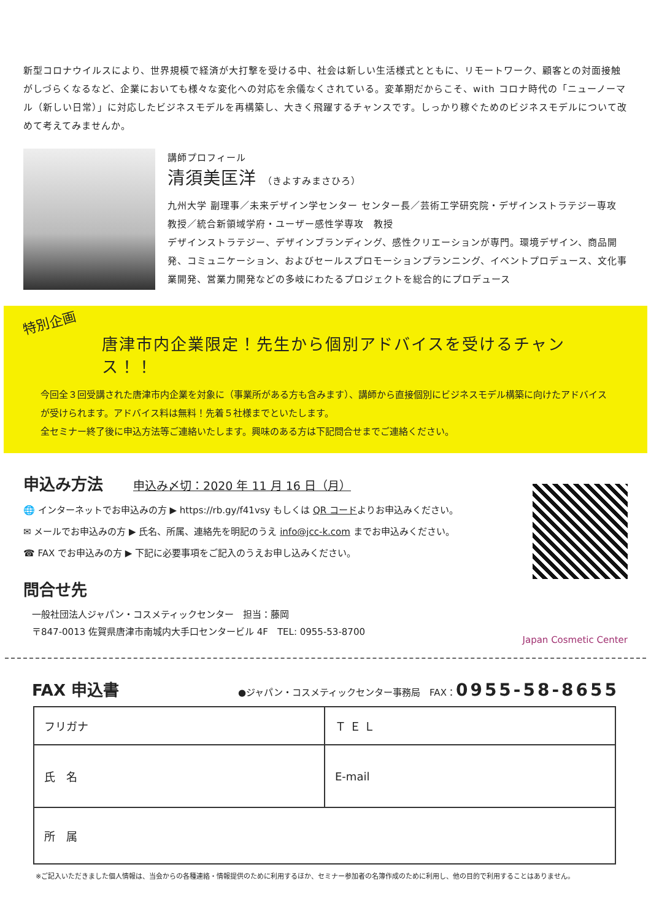新型コロナウイルスにより、世界規模で経済が大打撃を受ける中、社会は新しい生活様式とともに、リモートワーク、顧客との対面接触がしづらくなるなど、企業においても様々な変化への対応を余儀なくされている。変革期だからこそ、with コロナ時代の「ニューノーマル（新しい日常）」に対応したビジネスモデルを再構築し、大きく飛躍するチャンスです。しっかり稼ぐためのビジネスモデルについて改めて考えてみませんか。
講師プロフィール
清須美匡洋 （きよすみまさひろ）
九州大学 副理事／未来デザイン学センター センター長／芸術工学研究院・デザインストラテジー専攻　教授／統合新領域学府・ユーザー感性学専攻　教授
デザインストラテジー、デザインブランディング、感性クリエーションが専門。環境デザイン、商品開発、コミュニケーション、およびセールスプロモーションプランニング、イベントプロデュース、文化事業開発、営業力開発などの多岐にわたるプロジェクトを総合的にプロデュース
特別企画
唐津市内企業限定！先生から個別アドバイスを受けるチャンス！！
今回全３回受講された唐津市内企業を対象に（事業所がある方も含みます）、講師から直接個別にビジネスモデル構築に向けたアドバイスが受けられます。アドバイス料は無料！先着５社様までといたします。
全セミナー終了後に申込方法等ご連絡いたします。興味のある方は下記問合せまでご連絡ください。
申込み方法 申込み〆切：2020 年 11 月 16 日（月）
🌐 インターネットでお申込みの方 ▶ https://rb.gy/f41vsy もしくは QR コードよりお申込みください。
✉ メールでお申込みの方 ▶ 氏名、所属、連絡先を明記のうえ info@jcc-k.com までお申込みください。
☎ FAX でお申込みの方 ▶ 下記に必要事項をご記入のうえお申し込みください。
問合せ先
一般社団法人ジャパン・コスメティックセンター　担当：藤岡
〒847-0013 佐賀県唐津市南城内大手口センタービル 4F　TEL: 0955-53-8700
Japan Cosmetic Center
FAX 申込書 ●ジャパン・コスメティックセンター事務局　FAX：0955-58-8655
| フリガナ | Ｔ Ｅ Ｌ |
| 氏 名 | |
| | E-mail |
| 所 属 | |
※ご記入いただきました個人情報は、当会からの各種連絡・情報提供のために利用するほか、セミナー参加者の名簿作成のために利用し、他の目的で利用することはありません。